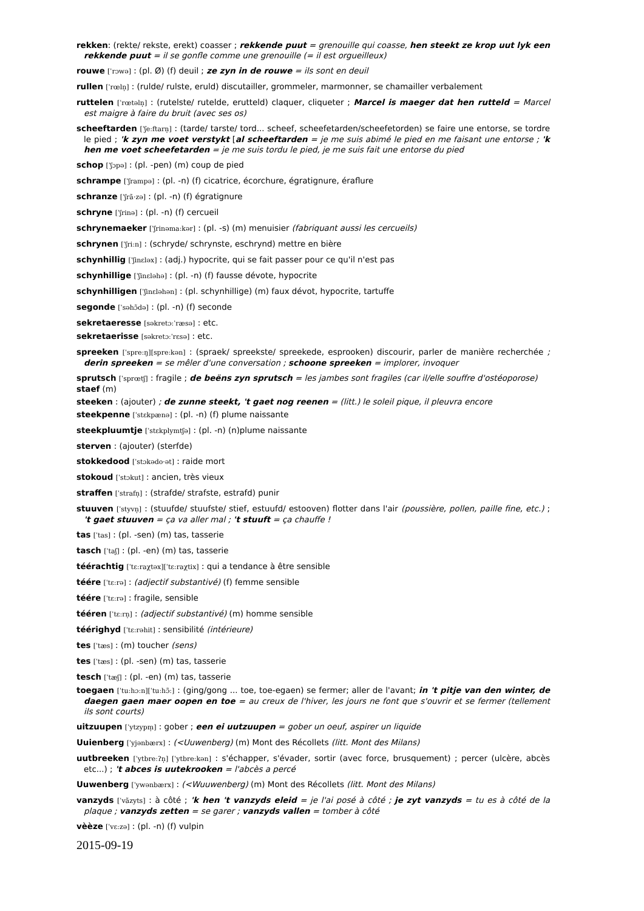rekken: (rekte/ rekste, erekt) coasser ; rekkende puut = grenouille qui coasse, hen steekt ze krop uut lyk een rekkende puut = il se gonfle comme une grenouille (= il est orgueilleux)
rouwe [ˈrɔwə] : (pl. Ø) (f) deuil ; ze zyn in de rouwe = ils sont en deuil
rullen [ˈrœln̩] : (rulde/ rulste, eruld) discutailler, grommeler, marmonner, se chamailler verbalement
ruttelen [ˈrœtəln̩] : (rutelste/ rutelde, erutteld) claquer, cliqueter ; Marcel is maeger dat hen rutteld = Marcel est maigre à faire du bruit (avec ses os)
scheeftarden [ˈʃeːftarn̩] : (tarde/ tarste/ tord... scheef, scheefetarden/scheefetorden) se faire une entorse, se tordre le pied ; 'k zyn me voet verstykt [al scheeftarden = je me suis abimé le pied en me faisant une entorse ; 'k hen me voet scheefetarden = je me suis tordu le pied, je me suis fait une entorse du pied
schop [ˈʃɔpə] : (pl. -pen) (m) coup de pied
schrampe [ˈʃrampə] : (pl. -n) (f) cicatrice, écorchure, égratignure, éraflure
schranze [ˈʃrã·zə] : (pl. -n) (f) égratignure
schryne [ˈʃrinə] : (pl. -n) (f) cercueil
schrynemaeker [ˈʃrinəmaːkər] : (pl. -s) (m) menuisier (fabriquant aussi les cercueils)
schrynen [ˈʃriːn] : (schryde/ schrynste, eschrynd) mettre en bière
schynhillig [ˈʃinɛləx] : (adj.) hypocrite, qui se fait passer pour ce qu'il n'est pas
schynhillige [ˈʃinɛləhə] : (pl. -n) (f) fausse dévote, hypocrite
schynhilligen [ˈʃinɛləhən] : (pl. schynhillige) (m) faux dévot, hypocrite, tartuffe
segonde [ˈsəhɔ̃də] : (pl. -n) (f) seconde
sekretaeresse [səkretɔːˈræsə] : etc.
sekretaerisse [səkretɔːˈrɛsə] : etc.
spreeken [ˈspreːŋ][spreːkən] : (spraek/ spreekste/ spreekede, esprooken) discourir, parler de manière recherchée ; derin spreeken = se mêler d'une conversation ; schoone spreeken = implorer, invoquer
sprutsch [ˈsprœtʃ] : fragile ; de beëns zyn sprutsch = les jambes sont fragiles (car il/elle souffre d'ostéoporose)
staef (m)
steeken : (ajouter) ; de zunne steekt, 't gaet nog reenen = (litt.) le soleil pique, il pleuvra encore
steekpenne [ˈstɛkpænə] : (pl. -n) (f) plume naissante
steekpluumtje [ˈstɛkplymtʃə] : (pl. -n) (n)plume naissante
sterven : (ajouter) (sterfde)
stokkedood [ˈstɔkədo·ət] : raide mort
stokoud [ˈstɔkut] : ancien, très vieux
straffen [ˈstrafn̩] : (strafde/ strafste, estrafd) punir
stuuven [ˈstyvn̩] : (stuufde/ stuufste/ stief, estuufd/ estooven) flotter dans l'air (poussière, pollen, paille fine, etc.) ; 't gaet stuuven = ça va aller mal ; 't stuuft = ça chauffe !
tas [ˈtas] : (pl. -sen) (m) tas, tasserie
tasch [ˈtaʃ] : (pl. -en) (m) tas, tasserie
téérachtig [ˈtɛːraχtəx][ˈtɛːraχtix] : qui a tendance à être sensible
téére [ˈtɛːrə] : (adjectif substantivé) (f) femme sensible
téére [ˈtɛːrə] : fragile, sensible
tééren [ˈtɛːrn̩] : (adjectif substantivé) (m) homme sensible
téérighyd [ˈtɛːrəhit] : sensibilité (intérieure)
tes [ˈtæs] : (m) toucher (sens)
tes [ˈtæs] : (pl. -sen) (m) tas, tasserie
tesch [ˈtæʃ] : (pl. -en) (m) tas, tasserie
toegaen [ˈtuːhɔːn][ˈtuːhɔ̃ː] : (ging/gong ... toe, toe-egaen) se fermer; aller de l'avant; in 't pitje van den winter, de daegen gaen maer oopen en toe = au creux de l'hiver, les jours ne font que s'ouvrir et se fermer (tellement ils sont courts)
uitzuupen [ˈytzypm̩] : gober ; een ei uutzuupen = gober un oeuf, aspirer un liquide
Uuienberg [ˈyjənbærx] : (<Uuwenberg) (m) Mont des Récollets (litt. Mont des Milans)
uutbreeken [ˈytbreːʔn̩] [ˈytbreːkən] : s'échapper, s'évader, sortir (avec force, brusquement) ; percer (ulcère, abcès etc...) ; 't abces is uutekrooken = l'abcès a percé
Uuwenberg [ˈywənbærx] : (<Wuuwenberg) (m) Mont des Récollets (litt. Mont des Milans)
vanzyds [ˈvãzyts] : à côté ; 'k hen 't vanzyds eleid = je l'ai posé à côté ; je zyt vanzyds = tu es à côté de la plaque ; vanzyds zetten = se garer ; vanzyds vallen = tomber à côté
vèèze [ˈvɛːzə] : (pl. -n) (f) vulpin
2015-09-19